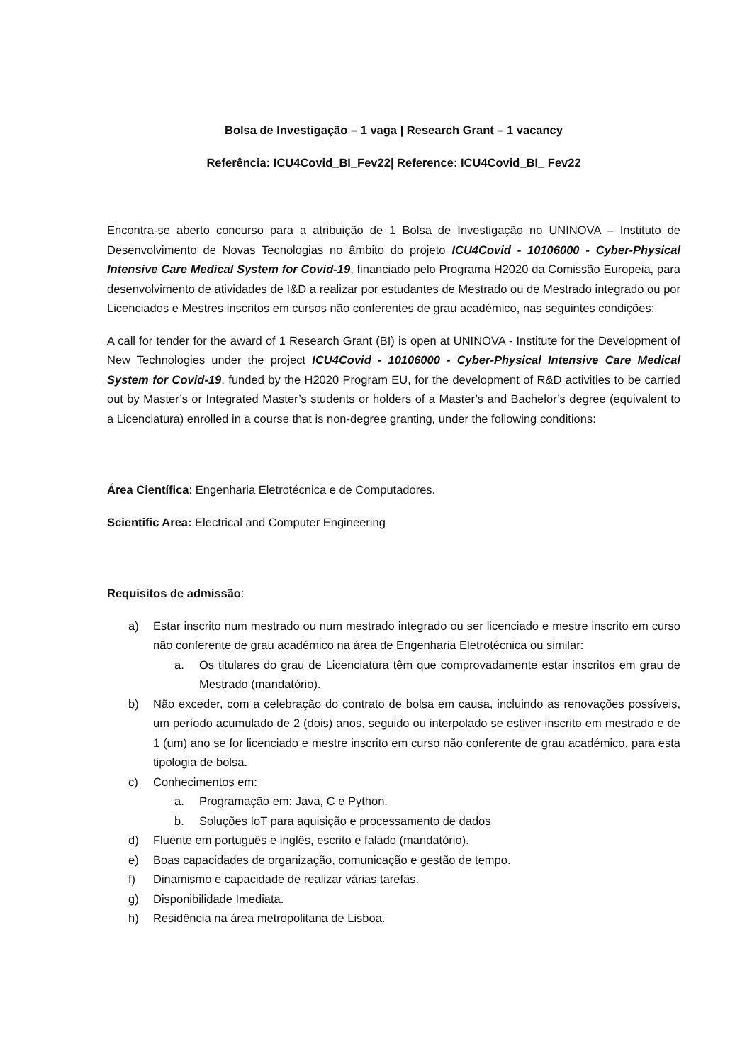Bolsa de Investigação – 1 vaga | Research Grant – 1 vacancy
Referência: ICU4Covid_BI_Fev22| Reference: ICU4Covid_BI_ Fev22
Encontra-se aberto concurso para a atribuição de 1 Bolsa de Investigação no UNINOVA – Instituto de Desenvolvimento de Novas Tecnologias no âmbito do projeto ICU4Covid - 10106000 - Cyber-Physical Intensive Care Medical System for Covid-19, financiado pelo Programa H2020 da Comissão Europeia, para desenvolvimento de atividades de I&D a realizar por estudantes de Mestrado ou de Mestrado integrado ou por Licenciados e Mestres inscritos em cursos não conferentes de grau académico, nas seguintes condições:
A call for tender for the award of 1 Research Grant (BI) is open at UNINOVA - Institute for the Development of New Technologies under the project ICU4Covid - 10106000 - Cyber-Physical Intensive Care Medical System for Covid-19, funded by the H2020 Program EU, for the development of R&D activities to be carried out by Master’s or Integrated Master’s students or holders of a Master’s and Bachelor’s degree (equivalent to a Licenciatura) enrolled in a course that is non-degree granting, under the following conditions:
Área Científica: Engenharia Eletrotécnica e de Computadores.
Scientific Area: Electrical and Computer Engineering
Requisitos de admissão:
a) Estar inscrito num mestrado ou num mestrado integrado ou ser licenciado e mestre inscrito em curso não conferente de grau académico na área de Engenharia Eletrotécnica ou similar:
a. Os titulares do grau de Licenciatura têm que comprovadamente estar inscritos em grau de Mestrado (mandatório).
b) Não exceder, com a celebração do contrato de bolsa em causa, incluindo as renovações possíveis, um período acumulado de 2 (dois) anos, seguido ou interpolado se estiver inscrito em mestrado e de 1 (um) ano se for licenciado e mestre inscrito em curso não conferente de grau académico, para esta tipologia de bolsa.
c) Conhecimentos em:
a. Programação em: Java, C e Python.
b. Soluções IoT para aquisição e processamento de dados
d) Fluente em português e inglês, escrito e falado (mandatório).
e) Boas capacidades de organização, comunicação e gestão de tempo.
f) Dinamismo e capacidade de realizar várias tarefas.
g) Disponibilidade Imediata.
h) Residência na área metropolitana de Lisboa.